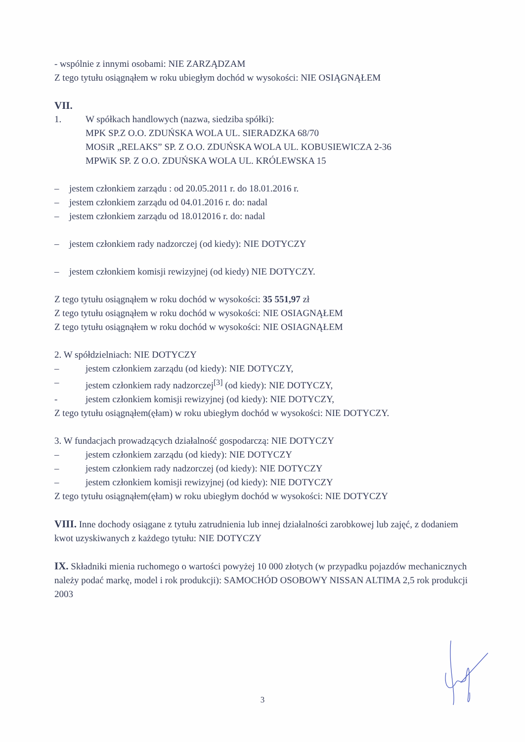- wspólnie z innymi osobami: NIE ZARZĄDZAM
Z tego tytułu osiągnąłem w roku ubiegłym dochód w wysokości: NIE OSIĄGNĄŁEM
VII.
1. W spółkach handlowych (nazwa, siedziba spółki):
MPK SP.Z O.O. ZDUŃSKA WOLA UL. SIERADZKA 68/70
MOSiR „RELAKS” SP. Z O.O. ZDUŃSKA WOLA UL. KOBUSIEWICZA 2-36
MPWiK SP. Z O.O. ZDUŃSKA WOLA UL. KRÓLEWSKA 15
– jestem członkiem zarządu : od 20.05.2011 r. do 18.01.2016 r.
– jestem członkiem zarządu od 04.01.2016 r. do: nadal
– jestem członkiem zarządu od 18.012016 r. do: nadal
– jestem członkiem rady nadzorczej (od kiedy): NIE DOTYCZY
– jestem członkiem komisji rewizyjnej (od kiedy) NIE DOTYCZY.
Z tego tytułu osiągnąłem w roku dochód w wysokości: 35 551,97 zł
Z tego tytułu osiągnąłem w roku dochód w wysokości: NIE OSIAGNĄŁEM
Z tego tytułu osiągnąłem w roku dochód w wysokości: NIE OSIAGNĄŁEM
2. W spółdzielniach: NIE DOTYCZY
– jestem członkiem zarządu (od kiedy): NIE DOTYCZY,
– jestem członkiem rady nadzorczej<sup>[3]</sup> (od kiedy): NIE DOTYCZY,
- jestem członkiem komisji rewizyjnej (od kiedy): NIE DOTYCZY,
Z tego tytułu osiągnąłem(ęłam) w roku ubiegłym dochód w wysokości: NIE DOTYCZY.
3. W fundacjach prowadzących działalność gospodarczą: NIE DOTYCZY
– jestem członkiem zarządu (od kiedy): NIE DOTYCZY
– jestem członkiem rady nadzorczej (od kiedy): NIE DOTYCZY
– jestem członkiem komisji rewizyjnej (od kiedy): NIE DOTYCZY
Z tego tytułu osiągnąłem(ęłam) w roku ubiegłym dochód w wysokości: NIE DOTYCZY
VIII. Inne dochody osiągane z tytułu zatrudnienia lub innej działalności zarobkowej lub zajęć, z dodaniem kwot uzyskiwanych z każdego tytułu: NIE DOTYCZY
IX. Składniki mienia ruchomego o wartości powyżej 10 000 złotych (w przypadku pojazdów mechanicznych należy podać markę, model i rok produkcji): SAMOCHÓD OSOBOWY NISSAN ALTIMA 2,5 rok produkcji 2003
3